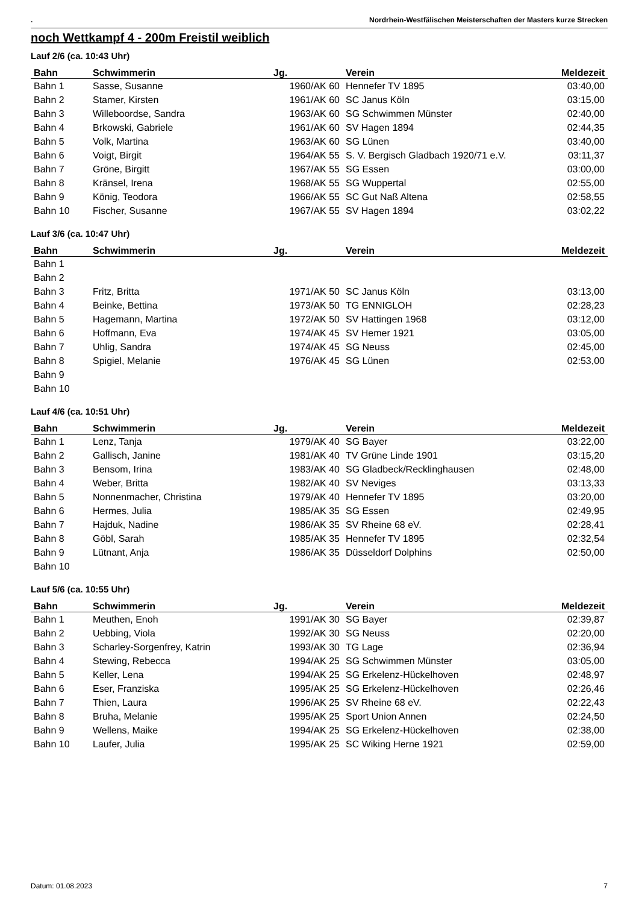. Nordrhein-Westfälischen Meisterschaften der Masters kurze Strecken
noch Wettkampf 4 - 200m Freistil weiblich
Lauf 2/6 (ca. 10:43 Uhr)
| Bahn | Schwimmerin | Jg. | Verein | Meldezeit |
| --- | --- | --- | --- | --- |
| Bahn 1 | Sasse, Susanne | 1960/AK 60 | Hennefer TV 1895 | 03:40,00 |
| Bahn 2 | Stamer, Kirsten | 1961/AK 60 | SC Janus Köln | 03:15,00 |
| Bahn 3 | Willeboordse, Sandra | 1963/AK 60 | SG Schwimmen Münster | 02:40,00 |
| Bahn 4 | Brkowski, Gabriele | 1961/AK 60 | SV Hagen 1894 | 02:44,35 |
| Bahn 5 | Volk, Martina | 1963/AK 60 | SG Lünen | 03:40,00 |
| Bahn 6 | Voigt, Birgit | 1964/AK 55 | S. V. Bergisch Gladbach 1920/71 e.V. | 03:11,37 |
| Bahn 7 | Gröne, Birgitt | 1967/AK 55 | SG Essen | 03:00,00 |
| Bahn 8 | Kränsel, Irena | 1968/AK 55 | SG Wuppertal | 02:55,00 |
| Bahn 9 | König, Teodora | 1966/AK 55 | SC Gut Naß Altena | 02:58,55 |
| Bahn 10 | Fischer, Susanne | 1967/AK 55 | SV Hagen 1894 | 03:02,22 |
Lauf 3/6 (ca. 10:47 Uhr)
| Bahn | Schwimmerin | Jg. | Verein | Meldezeit |
| --- | --- | --- | --- | --- |
| Bahn 1 | | | | |
| Bahn 2 | | | | |
| Bahn 3 | Fritz, Britta | 1971/AK 50 | SC Janus Köln | 03:13,00 |
| Bahn 4 | Beinke, Bettina | 1973/AK 50 | TG ENNIGLOH | 02:28,23 |
| Bahn 5 | Hagemann, Martina | 1972/AK 50 | SV Hattingen 1968 | 03:12,00 |
| Bahn 6 | Hoffmann, Eva | 1974/AK 45 | SV Hemer 1921 | 03:05,00 |
| Bahn 7 | Uhlig, Sandra | 1974/AK 45 | SG Neuss | 02:45,00 |
| Bahn 8 | Spigiel, Melanie | 1976/AK 45 | SG Lünen | 02:53,00 |
| Bahn 9 | | | | |
| Bahn 10 | | | | |
Lauf 4/6 (ca. 10:51 Uhr)
| Bahn | Schwimmerin | Jg. | Verein | Meldezeit |
| --- | --- | --- | --- | --- |
| Bahn 1 | Lenz, Tanja | 1979/AK 40 | SG Bayer | 03:22,00 |
| Bahn 2 | Gallisch, Janine | 1981/AK 40 | TV Grüne Linde 1901 | 03:15,20 |
| Bahn 3 | Bensom, Irina | 1983/AK 40 | SG Gladbeck/Recklinghausen | 02:48,00 |
| Bahn 4 | Weber, Britta | 1982/AK 40 | SV Neviges | 03:13,33 |
| Bahn 5 | Nonnenmacher, Christina | 1979/AK 40 | Hennefer TV 1895 | 03:20,00 |
| Bahn 6 | Hermes, Julia | 1985/AK 35 | SG Essen | 02:49,95 |
| Bahn 7 | Hajduk, Nadine | 1986/AK 35 | SV Rheine 68 eV. | 02:28,41 |
| Bahn 8 | Göbl, Sarah | 1985/AK 35 | Hennefer TV 1895 | 02:32,54 |
| Bahn 9 | Lütnant, Anja | 1986/AK 35 | Düsseldorf Dolphins | 02:50,00 |
| Bahn 10 | | | | |
Lauf 5/6 (ca. 10:55 Uhr)
| Bahn | Schwimmerin | Jg. | Verein | Meldezeit |
| --- | --- | --- | --- | --- |
| Bahn 1 | Meuthen, Enoh | 1991/AK 30 | SG Bayer | 02:39,87 |
| Bahn 2 | Uebbing, Viola | 1992/AK 30 | SG Neuss | 02:20,00 |
| Bahn 3 | Scharley-Sorgenfrey, Katrin | 1993/AK 30 | TG Lage | 02:36,94 |
| Bahn 4 | Stewing, Rebecca | 1994/AK 25 | SG Schwimmen Münster | 03:05,00 |
| Bahn 5 | Keller, Lena | 1994/AK 25 | SG Erkelenz-Hückelhoven | 02:48,97 |
| Bahn 6 | Eser, Franziska | 1995/AK 25 | SG Erkelenz-Hückelhoven | 02:26,46 |
| Bahn 7 | Thien, Laura | 1996/AK 25 | SV Rheine 68 eV. | 02:22,43 |
| Bahn 8 | Bruha, Melanie | 1995/AK 25 | Sport Union Annen | 02:24,50 |
| Bahn 9 | Wellens, Maike | 1994/AK 25 | SG Erkelenz-Hückelhoven | 02:38,00 |
| Bahn 10 | Laufer, Julia | 1995/AK 25 | SC Wiking Herne 1921 | 02:59,00 |
Datum: 01.08.2023 7